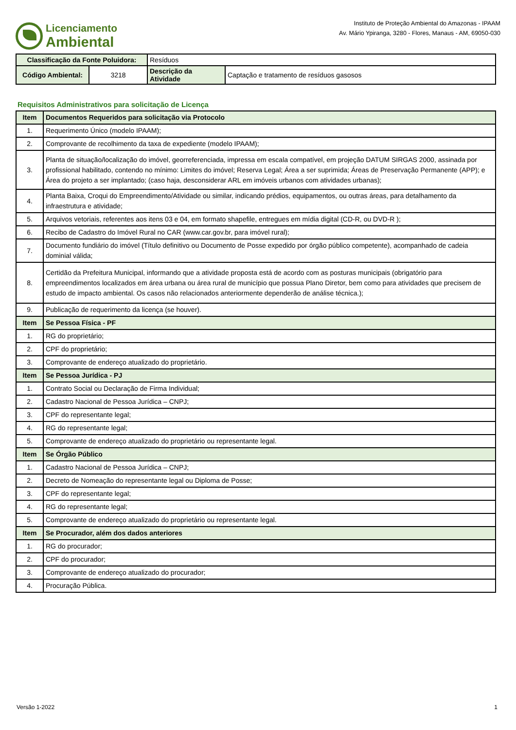Licenciamento
Ambiental
Instituto de Proteção Ambiental do Amazonas - IPAAM
Av. Mário Ypiranga, 3280 - Flores, Manaus - AM, 69050-030
| Classificação da Fonte Poluidora: | | Resíduos | |
| Código Ambiental: | 3218 | Descrição da Atividade | Captação e tratamento de resíduos gasosos |
Requisitos Administrativos para solicitação de Licença
| Item | Documentos Requeridos para solicitação via Protocolo |
| 1. | Requerimento Único (modelo IPAAM); |
| 2. | Comprovante de recolhimento da taxa de expediente (modelo IPAAM); |
| 3. | Planta de situação/localização do imóvel, georreferenciada, impressa em escala compatível, em projeção DATUM SIRGAS 2000, assinada por profissional habilitado, contendo no mínimo: Limites do imóvel; Reserva Legal; Área a ser suprimida; Áreas de Preservação Permanente (APP); e Área do projeto a ser implantado; (caso haja, desconsiderar ARL em imóveis urbanos com atividades urbanas); |
| 4. | Planta Baixa, Croqui do Empreendimento/Atividade ou similar, indicando prédios, equipamentos, ou outras áreas, para detalhamento da infraestrutura e atividade; |
| 5. | Arquivos vetoriais, referentes aos itens 03 e 04, em formato shapefile, entregues em mídia digital (CD-R, ou DVD-R ); |
| 6. | Recibo de Cadastro do Imóvel Rural no CAR (www.car.gov.br, para imóvel rural); |
| 7. | Documento fundiário do imóvel (Título definitivo ou Documento de Posse expedido por órgão público competente), acompanhado de cadeia dominial válida; |
| 8. | Certidão da Prefeitura Municipal, informando que a atividade proposta está de acordo com as posturas municipais (obrigatório para empreendimentos localizados em área urbana ou área rural de município que possua Plano Diretor, bem como para atividades que precisem de estudo de impacto ambiental. Os casos não relacionados anteriormente dependerão de análise técnica.); |
| 9. | Publicação de requerimento da licença (se houver). |
| Item | Se Pessoa Física - PF |
| 1. | RG do proprietário; |
| 2. | CPF do proprietário; |
| 3. | Comprovante de endereço atualizado do proprietário. |
| Item | Se Pessoa Jurídica - PJ |
| 1. | Contrato Social ou Declaração de Firma Individual; |
| 2. | Cadastro Nacional de Pessoa Jurídica – CNPJ; |
| 3. | CPF do representante legal; |
| 4. | RG do representante legal; |
| 5. | Comprovante de endereço atualizado do proprietário ou representante legal. |
| Item | Se Órgão Público |
| 1. | Cadastro Nacional de Pessoa Jurídica – CNPJ; |
| 2. | Decreto de Nomeação do representante legal ou Diploma de Posse; |
| 3. | CPF do representante legal; |
| 4. | RG do representante legal; |
| 5. | Comprovante de endereço atualizado do proprietário ou representante legal. |
| Item | Se Procurador, além dos dados anteriores |
| 1. | RG do procurador; |
| 2. | CPF do procurador; |
| 3. | Comprovante de endereço atualizado do procurador; |
| 4. | Procuração Pública. |
Versão 1-2022 1